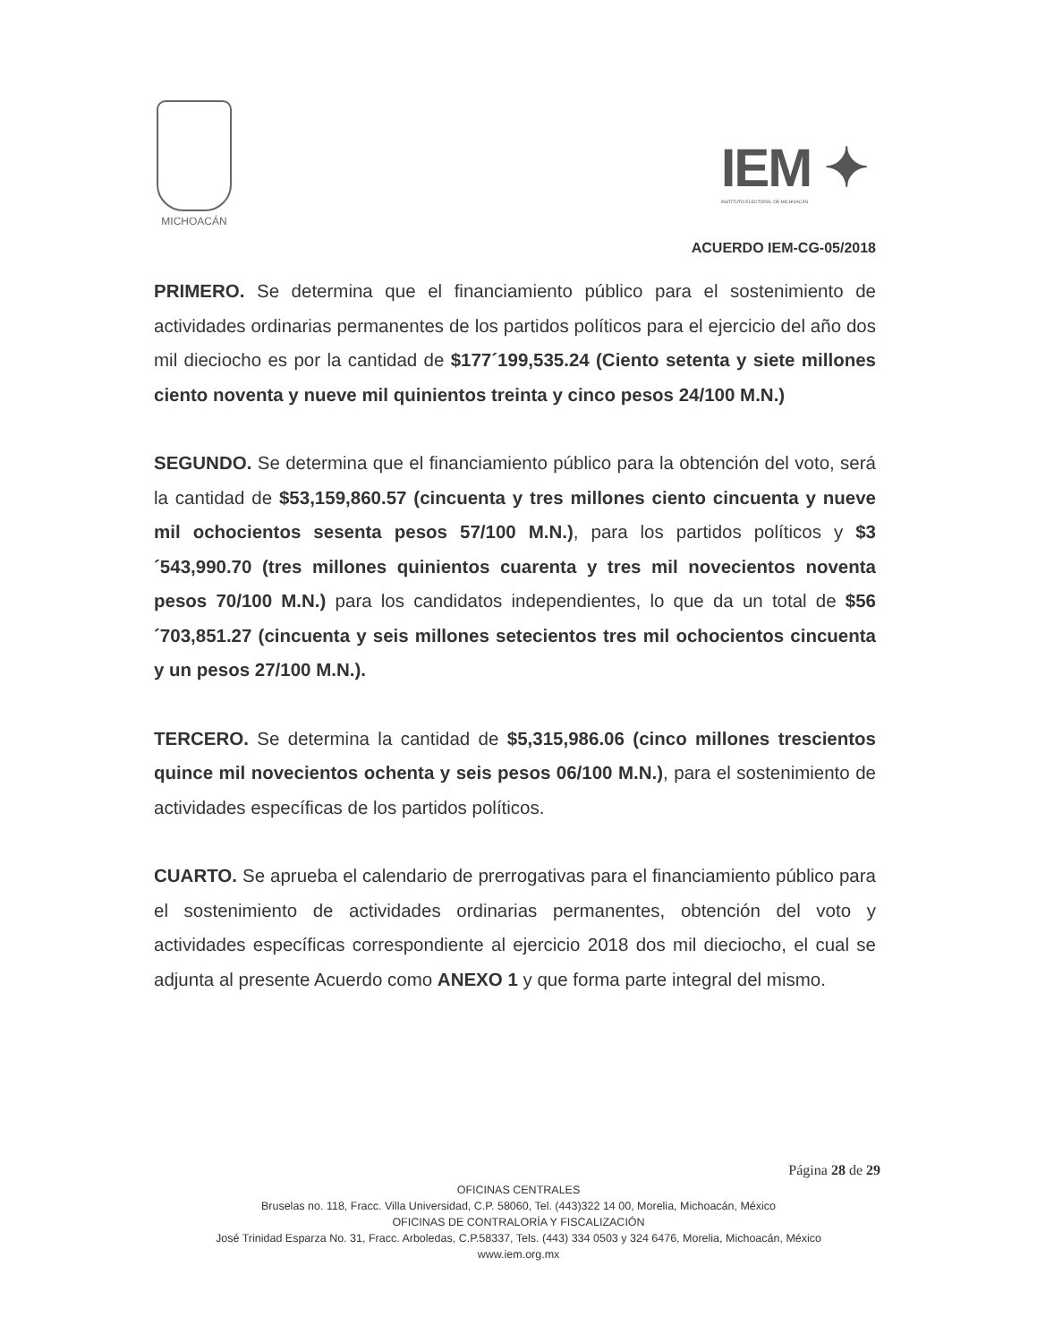MICHOACÁN
IEM ✦
INSTITUTO ELECTORAL DE MICHOACÁN
ACUERDO IEM-CG-05/2018
PRIMERO. Se determina que el financiamiento público para el sostenimiento de actividades ordinarias permanentes de los partidos políticos para el ejercicio del año dos mil dieciocho es por la cantidad de $177´199,535.24 (Ciento setenta y siete millones ciento noventa y nueve mil quinientos treinta y cinco pesos 24/100 M.N.)
SEGUNDO. Se determina que el financiamiento público para la obtención del voto, será la cantidad de $53,159,860.57 (cincuenta y tres millones ciento cincuenta y nueve mil ochocientos sesenta pesos 57/100 M.N.), para los partidos políticos y $3´543,990.70 (tres millones quinientos cuarenta y tres mil novecientos noventa pesos 70/100 M.N.) para los candidatos independientes, lo que da un total de $56´703,851.27 (cincuenta y seis millones setecientos tres mil ochocientos cincuenta y un pesos 27/100 M.N.).
TERCERO. Se determina la cantidad de $5,315,986.06 (cinco millones trescientos quince mil novecientos ochenta y seis pesos 06/100 M.N.), para el sostenimiento de actividades específicas de los partidos políticos.
CUARTO. Se aprueba el calendario de prerrogativas para el financiamiento público para el sostenimiento de actividades ordinarias permanentes, obtención del voto y actividades específicas correspondiente al ejercicio 2018 dos mil dieciocho, el cual se adjunta al presente Acuerdo como ANEXO 1 y que forma parte integral del mismo.
Página 28 de 29
OFICINAS CENTRALES
Bruselas no. 118, Fracc. Villa Universidad, C.P. 58060, Tel. (443)322 14 00, Morelia, Michoacán, México
OFICINAS DE CONTRALORÍA Y FISCALIZACIÓN
José Trinidad Esparza No. 31, Fracc. Arboledas, C.P.58337, Tels. (443) 334 0503 y 324 6476, Morelia, Michoacán, México
www.iem.org.mx